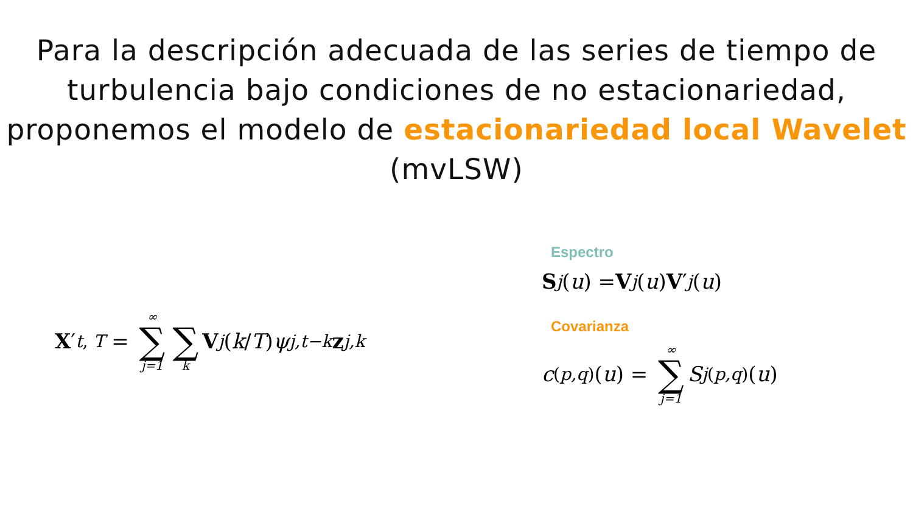Para la descripción adecuada de las series de tiempo de turbulencia bajo condiciones de no estacionariedad, proponemos el modelo de estacionariedad local Wavelet (mvLSW)
X ′<sub>t, T</sub> = ∞ ∑ j=1 ∑ k V<sub>j</sub> (k / T) ψ<sub>j,t−k</sub> z<sub>j,k</sub>
Espectro
S<sub>j</sub> (u) = V<sub>j</sub> (u) V ′<sub>j</sub> (u)
Covarianza
c<sup>(p,q)</sup>(u) = ∞ ∑ j=1 S<sub>j</sub><sup>(p,q)</sup>(u)